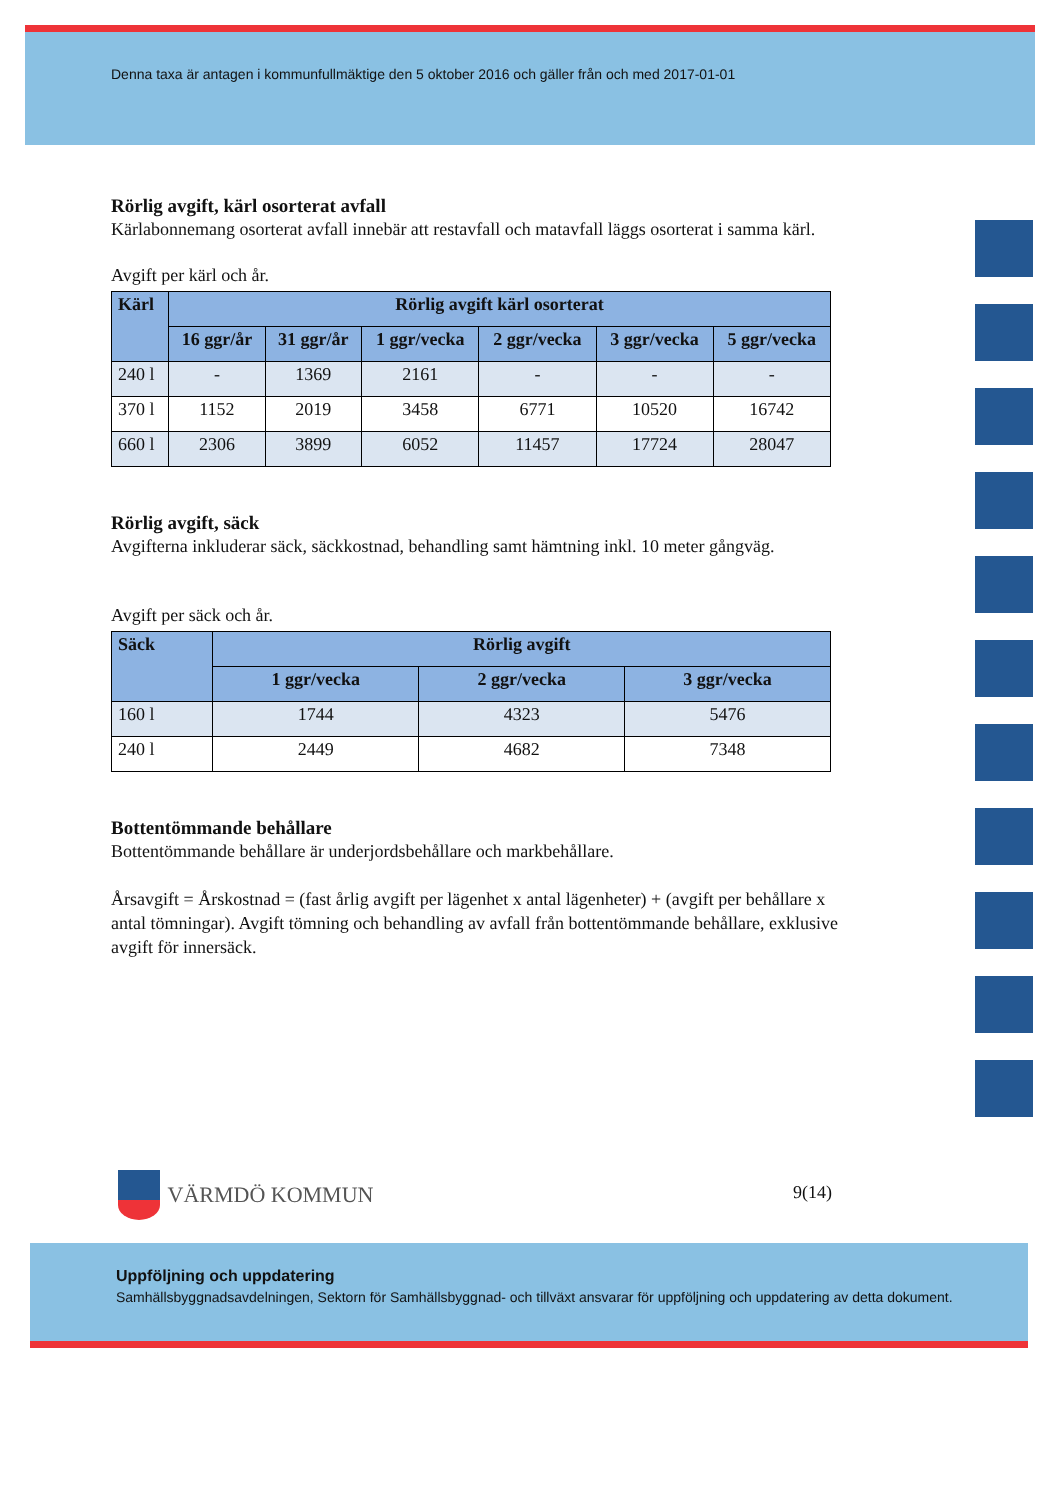Denna taxa är antagen i kommunfullmäktige den 5 oktober 2016 och gäller från och med 2017-01-01
Rörlig avgift, kärl osorterat avfall
Kärlabonnemang osorterat avfall innebär att restavfall och matavfall läggs osorterat i samma kärl.
Avgift per kärl och år.
| Kärl | Rörlig avgift kärl osorterat | | | | | |
| --- | --- | --- | --- | --- | --- | --- |
| | 16 ggr/år | 31 ggr/år | 1 ggr/vecka | 2 ggr/vecka | 3 ggr/vecka | 5 ggr/vecka |
| 240 l | - | 1369 | 2161 | - | - | - |
| 370 l | 1152 | 2019 | 3458 | 6771 | 10520 | 16742 |
| 660 l | 2306 | 3899 | 6052 | 11457 | 17724 | 28047 |
Rörlig avgift, säck
Avgifterna inkluderar säck, säckkostnad, behandling samt hämtning inkl. 10 meter gångväg.
Avgift per säck och år.
| Säck | Rörlig avgift | | |
| --- | --- | --- | --- |
| | 1 ggr/vecka | 2 ggr/vecka | 3 ggr/vecka |
| 160 l | 1744 | 4323 | 5476 |
| 240 l | 2449 | 4682 | 7348 |
Bottentömmande behållare
Bottentömmande behållare är underjordsbehållare och markbehållare.
Årsavgift = Årskostnad = (fast årlig avgift per lägenhet x antal lägenheter) + (avgift per behållare x antal tömningar). Avgift tömning och behandling av avfall från bottentömmande behållare, exklusive avgift för innersäck.
VÄRMDÖ KOMMUN 9(14)
Uppföljning och uppdatering
Samhällsbyggnadsavdelningen, Sektorn för Samhällsbyggnad- och tillväxt ansvarar för uppföljning och uppdatering av detta dokument.